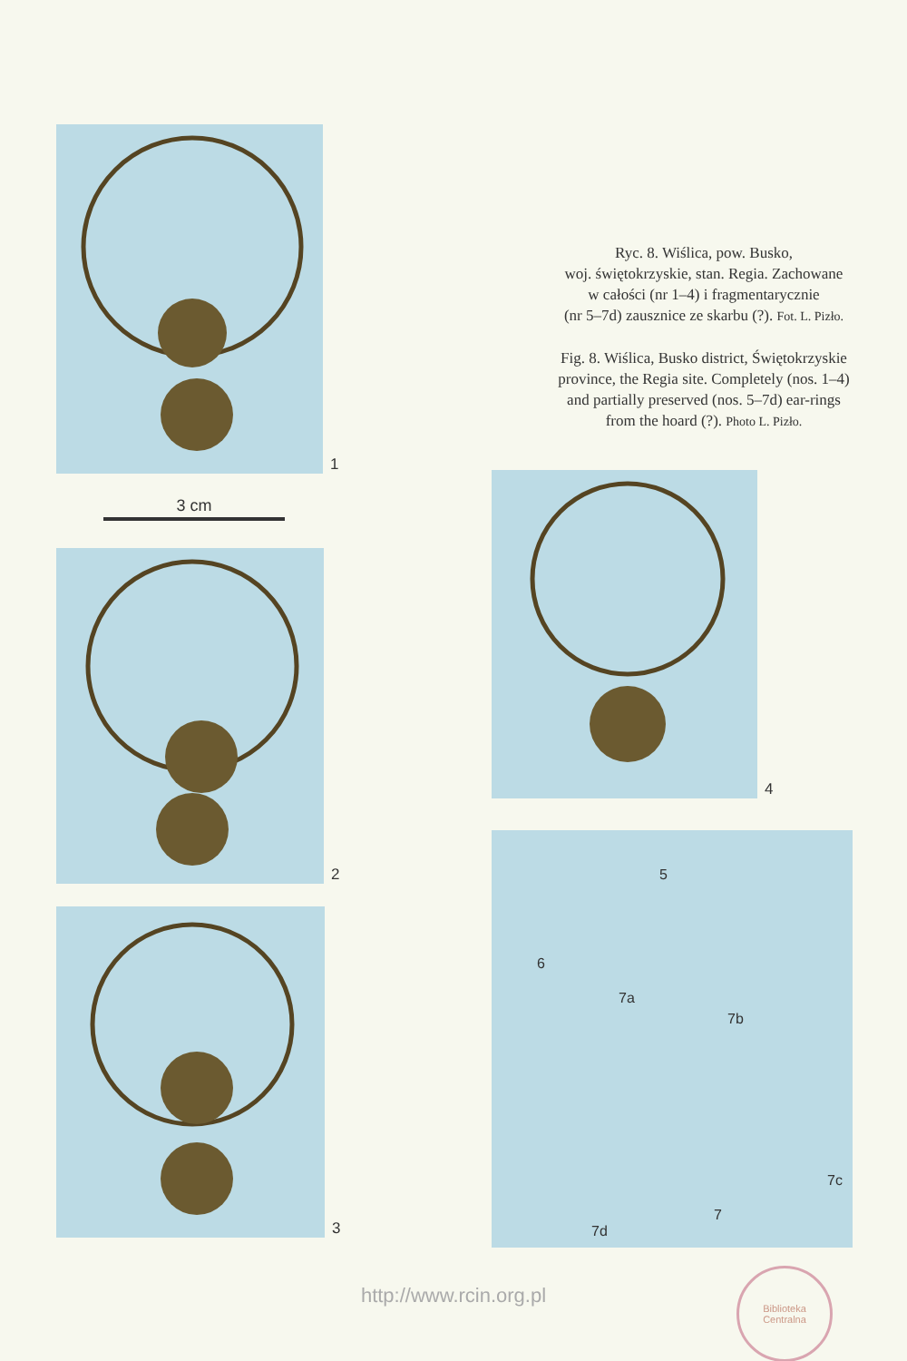1
3 cm
2
3
Ryc. 8. Wiślica, pow. Busko,
woj. świętokrzyskie, stan. Regia. Zachowane
w całości (nr 1–4) i fragmentarycznie
(nr 5–7d) zausznice ze skarbu (?). Fot. L. Pizło.
Fig. 8. Wiślica, Busko district, Świętokrzyskie
province, the Regia site. Completely (nos. 1–4)
and partially preserved (nos. 5–7d) ear-rings
from the hoard (?). Photo L. Pizło.
4
5
6
7a
7b
7c
7
7d
http://www.rcin.org.pl
Biblioteka
Centralna